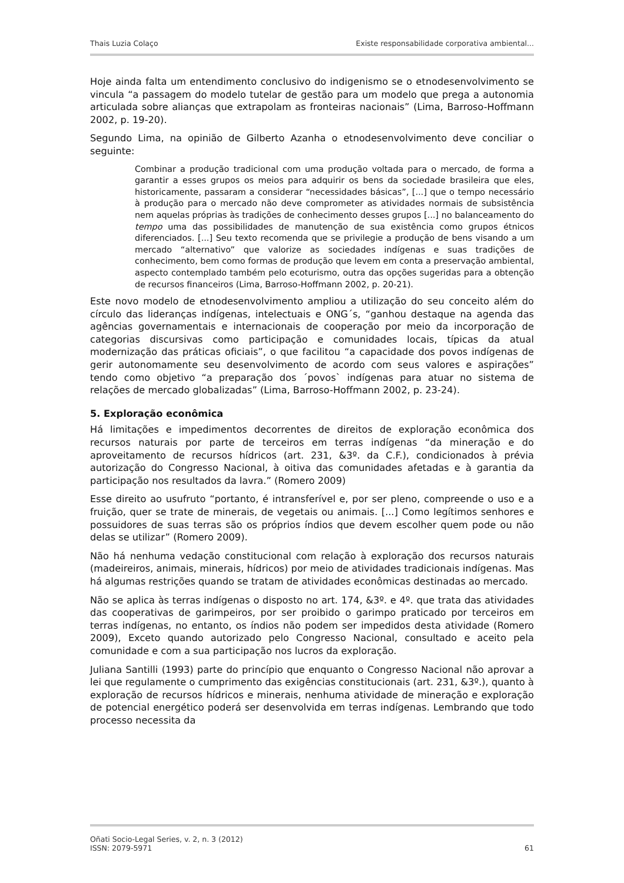Thais Luzia Colaço Existe responsabilidade corporativa ambiental...
Hoje ainda falta um entendimento conclusivo do indigenismo se o etnodesenvolvimento se vincula “a passagem do modelo tutelar de gestão para um modelo que prega a autonomia articulada sobre alianças que extrapolam as fronteiras nacionais” (Lima, Barroso-Hoffmann 2002, p. 19-20).
Segundo Lima, na opinião de Gilberto Azanha o etnodesenvolvimento deve conciliar o seguinte:
Combinar a produção tradicional com uma produção voltada para o mercado, de forma a garantir a esses grupos os meios para adquirir os bens da sociedade brasileira que eles, historicamente, passaram a considerar “necessidades básicas”, [...] que o tempo necessário à produção para o mercado não deve comprometer as atividades normais de subsistência nem aquelas próprias às tradições de conhecimento desses grupos [...] no balanceamento do tempo uma das possibilidades de manutenção de sua existência como grupos étnicos diferenciados. [...] Seu texto recomenda que se privilegie a produção de bens visando a um mercado “alternativo” que valorize as sociedades indígenas e suas tradições de conhecimento, bem como formas de produção que levem em conta a preservação ambiental, aspecto contemplado também pelo ecoturismo, outra das opções sugeridas para a obtenção de recursos financeiros (Lima, Barroso-Hoffmann 2002, p. 20-21).
Este novo modelo de etnodesenvolvimento ampliou a utilização do seu conceito além do círculo das lideranças indígenas, intelectuais e ONG´s, “ganhou destaque na agenda das agências governamentais e internacionais de cooperação por meio da incorporação de categorias discursivas como participação e comunidades locais, típicas da atual modernização das práticas oficiais”, o que facilitou “a capacidade dos povos indígenas de gerir autonomamente seu desenvolvimento de acordo com seus valores e aspirações” tendo como objetivo “a preparação dos ´povos` indígenas para atuar no sistema de relações de mercado globalizadas” (Lima, Barroso-Hoffmann 2002, p. 23-24).
5. Exploração econômica
Há limitações e impedimentos decorrentes de direitos de exploração econômica dos recursos naturais por parte de terceiros em terras indígenas “da mineração e do aproveitamento de recursos hídricos (art. 231, &3º. da C.F.), condicionados à prévia autorização do Congresso Nacional, à oitiva das comunidades afetadas e à garantia da participação nos resultados da lavra.” (Romero 2009)
Esse direito ao usufruto “portanto, é intransferível e, por ser pleno, compreende o uso e a fruição, quer se trate de minerais, de vegetais ou animais. [...] Como legítimos senhores e possuidores de suas terras são os próprios índios que devem escolher quem pode ou não delas se utilizar” (Romero 2009).
Não há nenhuma vedação constitucional com relação à exploração dos recursos naturais (madeireiros, animais, minerais, hídricos) por meio de atividades tradicionais indígenas. Mas há algumas restrições quando se tratam de atividades econômicas destinadas ao mercado.
Não se aplica às terras indígenas o disposto no art. 174, &3º. e 4º. que trata das atividades das cooperativas de garimpeiros, por ser proibido o garimpo praticado por terceiros em terras indígenas, no entanto, os índios não podem ser impedidos desta atividade (Romero 2009), Exceto quando autorizado pelo Congresso Nacional, consultado e aceito pela comunidade e com a sua participação nos lucros da exploração.
Juliana Santilli (1993) parte do princípio que enquanto o Congresso Nacional não aprovar a lei que regulamente o cumprimento das exigências constitucionais (art. 231, &3º.), quanto à exploração de recursos hídricos e minerais, nenhuma atividade de mineração e exploração de potencial energético poderá ser desenvolvida em terras indígenas. Lembrando que todo processo necessita da
Oñati Socio-Legal Series, v. 2, n. 3 (2012)
ISSN: 2079-5971 61